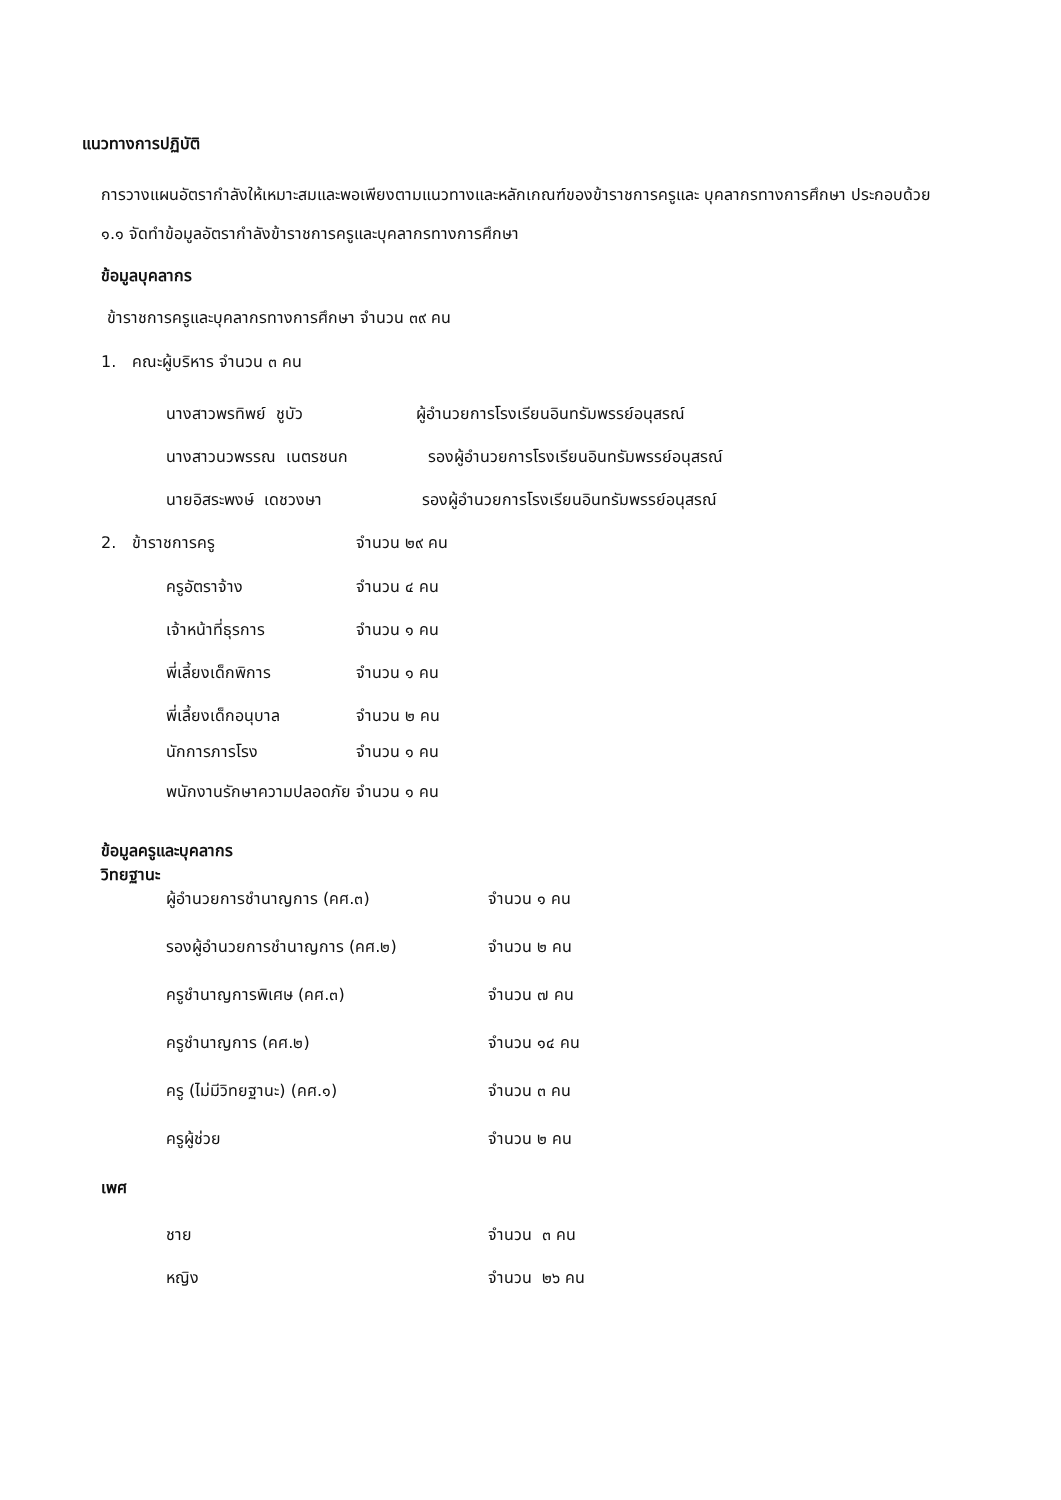แนวทางการปฏิบัติ
การวางแผนอัตรากำลังให้เหมาะสมและพอเพียงตามแนวทางและหลักเกณฑ์ของข้าราชการครูและ บุคลากรทางการศึกษา ประกอบด้วย
๑.๑ จัดทำข้อมูลอัตรากำลังข้าราชการครูและบุคลากรทางการศึกษา
ข้อมูลบุคลากร
ข้าราชการครูและบุคลากรทางการศึกษา จำนวน ๓๙ คน
1. คณะผู้บริหาร จำนวน ๓ คน
นางสาวพรทิพย์ ชูบัว ผู้อำนวยการโรงเรียนอินทรัมพรรย์อนุสรณ์
นางสาวนวพรรณ เนตรชนก รองผู้อำนวยการโรงเรียนอินทรัมพรรย์อนุสรณ์
นายอิสระพงษ์ เดชวงษา รองผู้อำนวยการโรงเรียนอินทรัมพรรย์อนุสรณ์
2. ข้าราชการครู จำนวน ๒๙ คน
ครูอัตราจ้าง จำนวน ๔ คน
เจ้าหน้าที่ธุรการ จำนวน ๑ คน
พี่เลี้ยงเด็กพิการ จำนวน ๑ คน
พี่เลี้ยงเด็กอนุบาล จำนวน ๒ คน
นักการภารโรง จำนวน ๑ คน
พนักงานรักษาความปลอดภัย จำนวน ๑ คน
ข้อมูลครูและบุคลากร
วิทยฐานะ
ผู้อำนวยการชำนาญการ (คศ.๓) จำนวน ๑ คน
รองผู้อำนวยการชำนาญการ (คศ.๒) จำนวน ๒ คน
ครูชำนาญการพิเศษ (คศ.๓) จำนวน ๗ คน
ครูชำนาญการ (คศ.๒) จำนวน ๑๔ คน
ครู (ไม่มีวิทยฐานะ) (คศ.๑) จำนวน ๓ คน
ครูผู้ช่วย จำนวน ๒ คน
เพศ
ชาย จำนวน ๓ คน
หญิง จำนวน ๒๖ คน